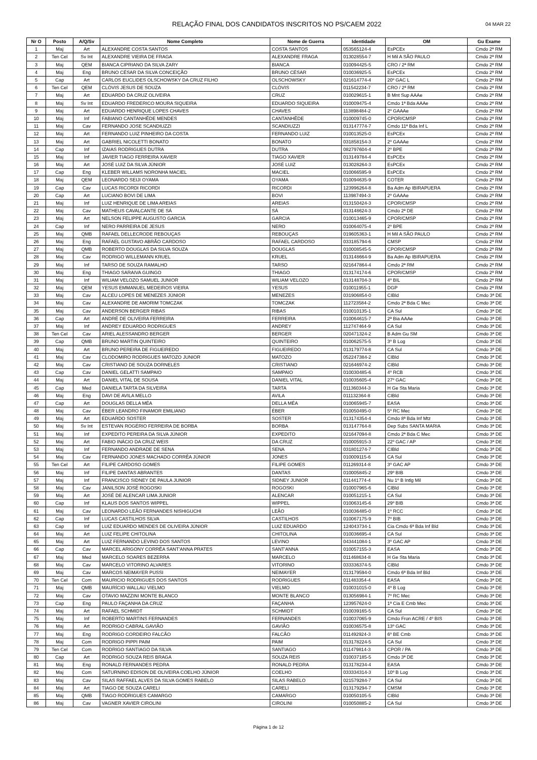RELAÇÃO FINAL DOS CANDIDATOS INSCRITOS NO PS/CAEM 2022 04 MAR 22
| Nr O | Posto | A/Q/Sv | Nome Completo | Nome de Guerra | Identidade | OM | Gu Exame |
| --- | --- | --- | --- | --- | --- | --- | --- |
| 1 | Maj | Art | ALEXANDRE COSTA SANTOS | COSTA SANTOS | 053565124-4 | EsPCEx | Cmdo 2ª RM |
| 2 | Ten Cel | Sv Int | ALEXANDRE VIEIRA DE FRAGA | ALEXANDRE FRAGA | 013028554-7 | H Mil A SÃO PAULO | Cmdo 2ª RM |
| 3 | Maj | QEM | BIANCA CIPRIANO DA SILVA ZARY | BIANCA | 010094425-5 | CRO / 2ª RM | Cmdo 2ª RM |
| 4 | Maj | Eng | BRUNO CÉSAR DA SILVA CONCEIÇÃO | BRUNO CÉSAR | 010036925-5 | EsPCEx | Cmdo 2ª RM |
| 5 | Cap | Art | CARLOS EUCLIDES OLSCHOWSKY DA CRUZ FILHO | OLSCHOWSKY | 021614774-4 | 20º GAC L | Cmdo 2ª RM |
| 6 | Ten Cel | QEM | CLÓVIS JESUS DE SOUZA | CLÓVIS | 011542234-7 | CRO / 2ª RM | Cmdo 2ª RM |
| 7 | Maj | Art | EDUARDO DA CRUZ OLIVEIRA | CRUZ | 010029615-1 | B Mnt Sup AAAe | Cmdo 2ª RM |
| 8 | Maj | Sv Int | EDUARDO FREDERICO MOURA SIQUEIRA | EDUARDO SIQUEIRA | 010009475-4 | Cmdo 1ª Bda AAAe | Cmdo 2ª RM |
| 9 | Maj | Art | EDUARDO HENRIQUE LOPES CHAVES | CHAVES | 113898484-2 | 2º GAAAe | Cmdo 2ª RM |
| 10 | Maj | Inf | FABIANO CANTANHÊDE MENDES | CANTANHÊDE | 010009745-0 | CPOR/CMSP | Cmdo 2ª RM |
| 11 | Maj | Cav | FERNANDO JOSE SCANDIUZZI | SCANDIUZZI | 013147774-7 | Cmdo 11ª Bda Inf L | Cmdo 2ª RM |
| 12 | Maj | Art | FERNANDO LUIZ PINHEIRO DA COSTA | FERNANDO LUIZ | 010013525-0 | EsPCEx | Cmdo 2ª RM |
| 13 | Maj | Art | GABRIEL NICOLETTI BONATO | BONATO | 031858154-3 | 2º GAAAe | Cmdo 2ª RM |
| 14 | Cap | Inf | IZAIAS RODRIGUES DUTRA | DUTRA | 082797604-4 | 2º BPE | Cmdo 2ª RM |
| 15 | Maj | Inf | JAVIER TIAGO FERREIRA XAVIER | TIAGO XAVIER | 013149784-4 | EsPCEx | Cmdo 2ª RM |
| 16 | Maj | Art | JOSÉ LUIZ DA SILVA JÚNIOR | JOSÉ LUIZ | 013028264-3 | EsPCEx | Cmdo 2ª RM |
| 17 | Cap | Eng | KLEBER WILLAMS NORONHA MACIEL | MACIEL | 010066595-9 | EsPCEx | Cmdo 2ª RM |
| 18 | Maj | QEM | LEONARDO SEIJI OYAMA | OYAMA | 010094635-9 | COTER | Cmdo 2ª RM |
| 19 | Cap | Cav | LUCAS RICORDI RICORDI | RICORDI | 123996264-8 | Ba Adm Ap IBIRAPUERA | Cmdo 2ª RM |
| 20 | Cap | Art | LUCIANO BOVI DE LIMA | BOVI | 113987494-3 | 2º GAAAe | Cmdo 2ª RM |
| 21 | Maj | Inf | LUIZ HENRIQUE DE LIMA AREIAS | AREIAS | 013150424-3 | CPOR/CMSP | Cmdo 2ª RM |
| 22 | Maj | Cav | MATHEUS CAVALCANTE DE SÁ | SÁ | 013148624-3 | Cmdo 2ª DE | Cmdo 2ª RM |
| 23 | Maj | Art | NELSON FELIPPE AUGUSTO GARCIA | GARCIA | 010013465-9 | CPOR/CMSP | Cmdo 2ª RM |
| 24 | Cap | Inf | NERO PARREIRA DE JESUS | NERO | 010064075-4 | 2º BPE | Cmdo 2ª RM |
| 25 | Maj | QMB | RAFAEL DELLECRODE REBOUÇAS | REBOUÇAS | 019605363-1 | H Mil A SÃO PAULO | Cmdo 2ª RM |
| 26 | Maj | Eng | RAFAEL GUSTAVO ABRÃO CARDOSO | RAFAEL CARDOSO | 033185794-6 | CMSP | Cmdo 2ª RM |
| 27 | Maj | QMB | ROBERTO DOUGLAS DA SILVA SOUZA | DOUGLAS | 010008545-5 | CPOR/CMSP | Cmdo 2ª RM |
| 28 | Maj | Cav | RODRIGO WILLEMANN KRUEL | KRUEL | 013148664-9 | Ba Adm Ap IBIRAPUERA | Cmdo 2ª RM |
| 29 | Maj | Inf | TARSO DE SOUZA RAMALHO | TARSO | 021647864-4 | Cmdo 2ª RM | Cmdo 2ª RM |
| 30 | Maj | Eng | THIAGO SARAIVA GUINGO | THIAGO | 013174174-6 | CPOR/CMSP | Cmdo 2ª RM |
| 31 | Maj | Inf | WILIAM VELOZO SAMUEL JUNIOR | WILIAM VELOZO | 013148704-3 | 4º BIL | Cmdo 2ª RM |
| 32 | Maj | QEM | YESUS EMMANUEL MEDEIROS VIEIRA | YESUS | 010011955-1 | DGP | Cmdo 2ª RM |
| 33 | Maj | Cav | ALCEU LOPES DE MENEZES JÚNIOR | MENEZES | 031906854-0 | CIBld | Cmdo 3ª DE |
| 34 | Maj | Cav | ALEXANDRE DE AMORIM TOMCZAK | TOMCZAK | 112723584-2 | Cmdo 2ª Bda C Mec | Cmdo 3ª DE |
| 35 | Maj | Cav | ANDERSON BERGER RIBAS | RIBAS | 010010135-1 | CA Sul | Cmdo 3ª DE |
| 36 | Cap | Art | ANDRÉ DE OLIVEIRA FERREIRA | FERREIRA | 010064615-7 | 2ª Bia AAAe | Cmdo 3ª DE |
| 37 | Maj | Inf | ANDREY EDUARDO RODRIGUES | ANDREY | 112747464-9 | CA Sul | Cmdo 3ª DE |
| 38 | Ten Cel | Cav | ARIEL ALESSANDRO BERGER | BERGER | 020471324-2 | B Adm Gu SM | Cmdo 3ª DE |
| 39 | Cap | QMB | BRUNO MARTIN QUINTEIRO | QUINTEIRO | 010062575-5 | 3º B Log | Cmdo 3ª DE |
| 40 | Maj | Art | BRUNO PEREIRA DE FIGUEIREDO | FIGUEIREDO | 013179774-8 | CA Sul | Cmdo 3ª DE |
| 41 | Maj | Cav | CLODOMIRO RODRIGUES MATOZO JUNIOR | MATOZO | 052247384-2 | CIBld | Cmdo 3ª DE |
| 42 | Maj | Cav | CRISTIANO DE SOUZA DORNELES | CRISTIANO | 021646974-2 | CIBld | Cmdo 3ª DE |
| 43 | Cap | Cav | DANIEL GELATTI SAMPAIO | SAMPAIO | 010030485-6 | 4º RCB | Cmdo 3ª DE |
| 44 | Maj | Art | DANIEL VITAL DE SOUSA | DANIEL VITAL | 010035605-4 | 27º GAC | Cmdo 3ª DE |
| 45 | Cap | Med | DANIELA TARTA DA SILVEIRA | TARTA | 011360344-3 | H Ge Sta Maria | Cmdo 3ª DE |
| 46 | Maj | Eng | DAVI DE AVILA MELLO | AVILA | 011132364-8 | CIBld | Cmdo 3ª DE |
| 47 | Cap | Art | DOUGLAS DELLA MÉA | DELLA MÉA | 010065945-7 | EASA | Cmdo 3ª DE |
| 48 | Maj | Cav | ÉBER LEANDRO FINAMOR EMILIANO | ÉBER | 010050495-0 | 5º RC Mec | Cmdo 3ª DE |
| 49 | Maj | Art | EDUARDO SOSTER | SOSTER | 013174354-4 | Cmdo 8ª Bda Inf Mtz | Cmdo 3ª DE |
| 50 | Maj | Sv Int | ESTEVAN ROGÉRIO FERREIRA DE BORBA | BORBA | 013147764-8 | Dep Subs SANTA MARIA | Cmdo 3ª DE |
| 51 | Maj | Inf | EXPEDITO PEREIRA DA SILVA JÚNIOR | EXPEDITO | 021647094-8 | Cmdo 2ª Bda C Mec | Cmdo 3ª DE |
| 52 | Maj | Art | FABIO INÁCIO DA CRUZ WEIS | DA CRUZ | 010005915-3 | 22º GAC / AP | Cmdo 3ª DE |
| 53 | Maj | Inf | FERNANDO ANDRADE DE SENA | SENA | 031801274-7 | CIBld | Cmdo 3ª DE |
| 54 | Maj | Cav | FERNANDO JONES MACHADO CORRÊA JÚNIOR | JONES | 010009115-6 | CA Sul | Cmdo 3ª DE |
| 55 | Ten Cel | Art | FILIPE CARDOSO GOMES | FILIPE GOMES | 011269314-8 | 3º GAC AP | Cmdo 3ª DE |
| 56 | Maj | Inf | FILIPE DANTAS ABRANTES | DANTAS | 010005845-2 | 29º BIB | Cmdo 3ª DE |
| 57 | Maj | Inf | FRANCISCO SIDNEY DE PAULA JUNIOR | SIDNEY JUNIOR | 011441774-4 | Nu 1º B Intlg Mil | Cmdo 3ª DE |
| 58 | Maj | Cav | JANILSON JOSÉ ROGOSKI | ROGOSKI | 010007965-6 | CIBld | Cmdo 3ª DE |
| 59 | Maj | Art | JOSÉ DE ALENCAR LIMA JUNIOR | ALENCAR | 010051215-1 | CA Sul | Cmdo 3ª DE |
| 60 | Cap | Inf | KLAUS DOS SANTOS WIPPEL | WIPPEL | 010063145-6 | 29º BIB | Cmdo 3ª DE |
| 61 | Maj | Cav | LEONARDO LEÃO FERNANDES NISHIGUCHI | LEÃO | 010036485-0 | 1º RCC | Cmdo 3ª DE |
| 62 | Cap | Inf | LUCAS CASTILHOS SILVA | CASTILHOS | 010067175-9 | 7º BIB | Cmdo 3ª DE |
| 63 | Cap | Inf | LUIZ EDUARDO MENDES DE OLIVEIRA JÚNIOR | LUIZ EDUARDO | 124043734-1 | Cia Cmdo 6ª Bda Inf Bld | Cmdo 3ª DE |
| 64 | Maj | Art | LUIZ FELIPE CHITOLINA | CHITOLINA | 010036695-4 | CA Sul | Cmdo 3ª DE |
| 65 | Maj | Art | LUIZ FERNANDO LEVINO DOS SANTOS | LEVINO | 043441084-1 | 3º GAC AP | Cmdo 3ª DE |
| 66 | Cap | Cav | MARCEL ARIGONY CORRÊA SANT'ANNA PRATES | SANT'ANNA | 010057155-3 | EASA | Cmdo 3ª DE |
| 67 | Maj | Med | MARCELO SOARES BEZERRA | MARCELO | 011468634-8 | H Ge Sta Maria | Cmdo 3ª DE |
| 68 | Maj | Cav | MARCELO VITORINO ALVARES | VITORINO | 033336374-5 | CIBld | Cmdo 3ª DE |
| 69 | Maj | Cav | MARCOS NEIMAYER PUSSI | NEIMAYER | 013179594-0 | Cmdo 6ª Bda Inf Bld | Cmdo 3ª DE |
| 70 | Ten Cel | Com | MAURICIO RODRIGUES DOS SANTOS | RODRIGUES | 011483354-4 | EASA | Cmdo 3ª DE |
| 71 | Maj | QMB | MAURÍCIO WALLAU VIELMO | VIELMO | 010031015-0 | 4º B Log | Cmdo 3ª DE |
| 72 | Maj | Cav | OTAVIO MAZZINI MONTE BLANCO | MONTE BLANCO | 013056984-1 | 7º RC Mec | Cmdo 3ª DE |
| 73 | Cap | Eng | PAULO FAÇANHA DA CRUZ | FAÇANHA | 123957624-0 | 1ª Cia E Cmb Mec | Cmdo 3ª DE |
| 74 | Maj | Art | RAFAEL SCHMIDT | SCHMIDT | 010039165-5 | CA Sul | Cmdo 3ª DE |
| 75 | Maj | Inf | ROBERTO MARTINS FERNANDES | FERNANDES | 010037065-9 | Cmdo Fron ACRE / 4º BIS | Cmdo 3ª DE |
| 76 | Maj | Art | RODRIGO CABRAL GAVIÃO | GAVIÃO | 010036575-8 | 13º GAC | Cmdo 3ª DE |
| 77 | Maj | Eng | RODRIGO CORDEIRO FALCÃO | FALCÃO | 011492924-3 | 6º BE Cmb | Cmdo 3ª DE |
| 78 | Maj | Com | RODRIGO PIPPI PAIM | PAIM | 013178224-5 | CA Sul | Cmdo 3ª DE |
| 79 | Ten Cel | Com | RODRIGO SANTIAGO DA SILVA | SANTIAGO | 011479814-3 | CPOR / PA | Cmdo 3ª DE |
| 80 | Cap | Art | RODRIGO SOUZA REIS BRAGA | SOUZA REIS | 010037185-5 | Cmdo 3ª DE | Cmdo 3ª DE |
| 81 | Maj | Eng | RONALD FERNANDES PEDRA | RONALD PEDRA | 013178234-4 | EASA | Cmdo 3ª DE |
| 82 | Maj | Com | SATURNINO EDISON DE OLIVEIRA COELHO JÚNIOR | COELHO | 033334314-3 | 10º B Log | Cmdo 3ª DE |
| 83 | Maj | Cav | SILAS RAFFAEL ALVES DA SILVA GOMES RABELO | SILAS RABELO | 021579284-7 | CA Sul | Cmdo 3ª DE |
| 84 | Maj | Art | TIAGO DE SOUZA CARELI | CARELI | 013179294-7 | CMSM | Cmdo 3ª DE |
| 85 | Maj | QMB | TIAGO RODRIGUES CAMARGO | CAMARGO | 010050105-5 | CIBld | Cmdo 3ª DE |
| 86 | Maj | Cav | VAGNER XAVIER CIROLINI | CIROLINI | 010050885-2 | CA Sul | Cmdo 3ª DE |
Página 1 de 12